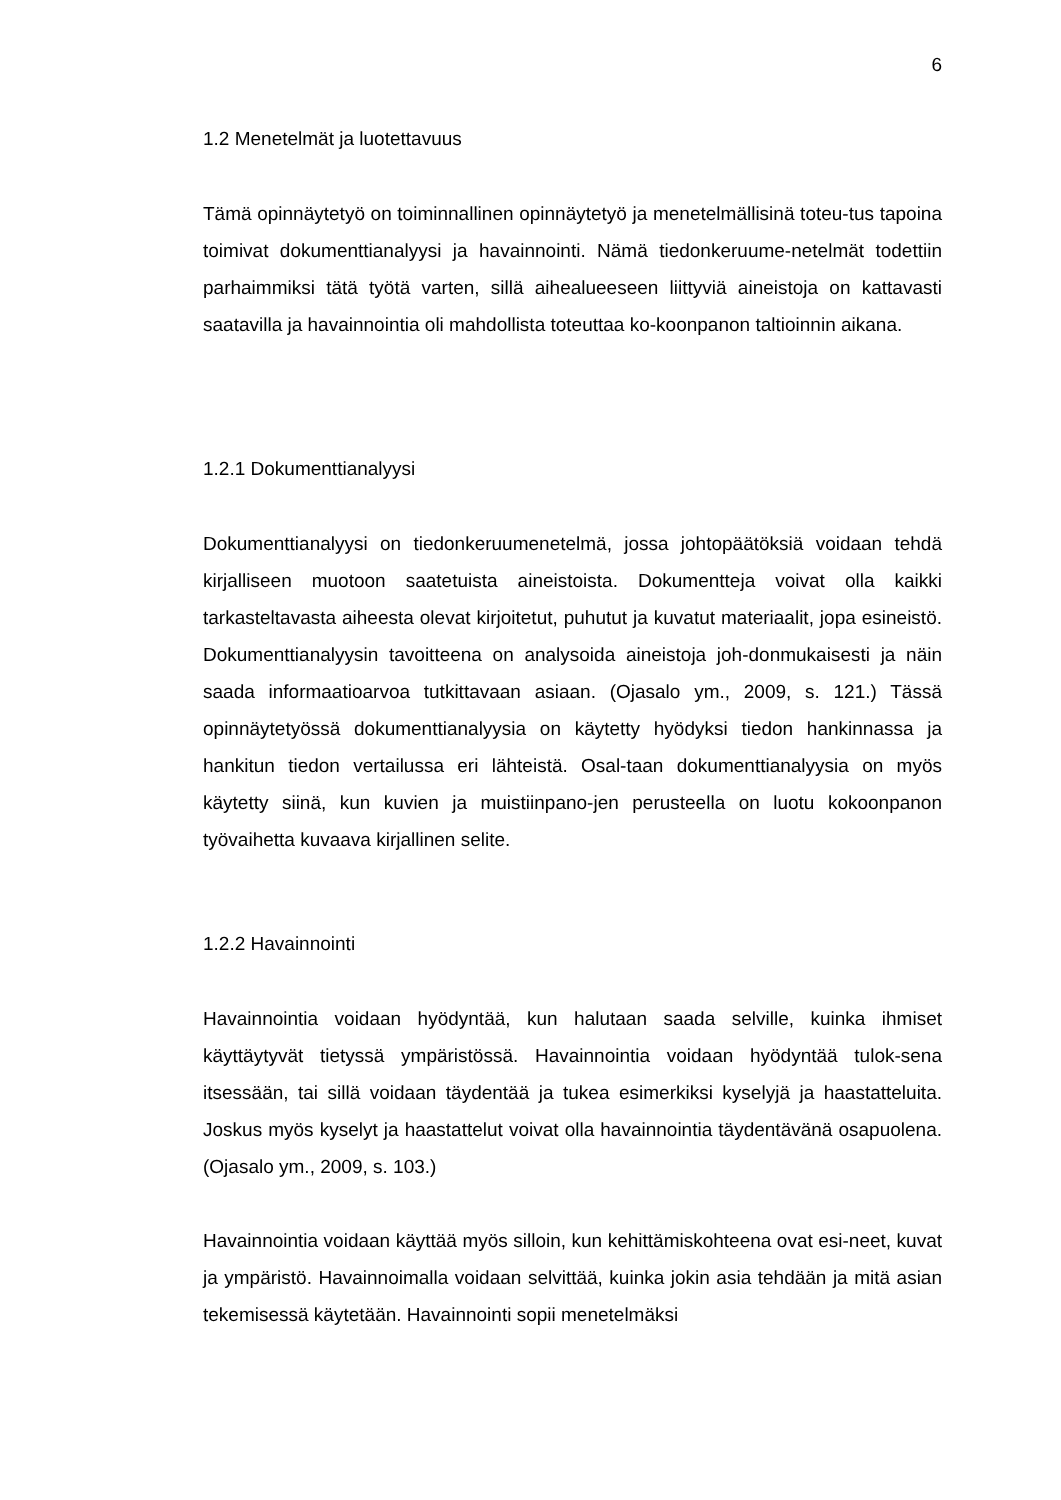6
1.2 Menetelmät ja luotettavuus
Tämä opinnäytetyö on toiminnallinen opinnäytetyö ja menetelmällisinä toteu-tus tapoina toimivat dokumenttianalyysi ja havainnointi. Nämä tiedonkeruume-netelmät todettiin parhaimmiksi tätä työtä varten, sillä aihealueeseen liittyviä aineistoja on kattavasti saatavilla ja havainnointia oli mahdollista toteuttaa ko-koonpanon taltioinnin aikana.
1.2.1 Dokumenttianalyysi
Dokumenttianalyysi on tiedonkeruumenetelmä, jossa johtopäätöksiä voidaan tehdä kirjalliseen muotoon saatetuista aineistoista. Dokumentteja voivat olla kaikki tarkasteltavasta aiheesta olevat kirjoitetut, puhutut ja kuvatut materiaalit, jopa esineistö. Dokumenttianalyysin tavoitteena on analysoida aineistoja joh-donmukaisesti ja näin saada informaatioarvoa tutkittavaan asiaan. (Ojasalo ym., 2009, s. 121.) Tässä opinnäytetyössä dokumenttianalyysia on käytetty hyödyksi tiedon hankinnassa ja hankitun tiedon vertailussa eri lähteistä. Osal-taan dokumenttianalyysia on myös käytetty siinä, kun kuvien ja muistiinpano-jen perusteella on luotu kokoonpanon työvaihetta kuvaava kirjallinen selite.
1.2.2 Havainnointi
Havainnointia voidaan hyödyntää, kun halutaan saada selville, kuinka ihmiset käyttäytyvät tietyssä ympäristössä. Havainnointia voidaan hyödyntää tulok-sena itsessään, tai sillä voidaan täydentää ja tukea esimerkiksi kyselyjä ja haastatteluita. Joskus myös kyselyt ja haastattelut voivat olla havainnointia täydentävänä osapuolena. (Ojasalo ym., 2009, s. 103.)
Havainnointia voidaan käyttää myös silloin, kun kehittämiskohteena ovat esi-neet, kuvat ja ympäristö. Havainnoimalla voidaan selvittää, kuinka jokin asia tehdään ja mitä asian tekemisessä käytetään. Havainnointi sopii menetelmäksi